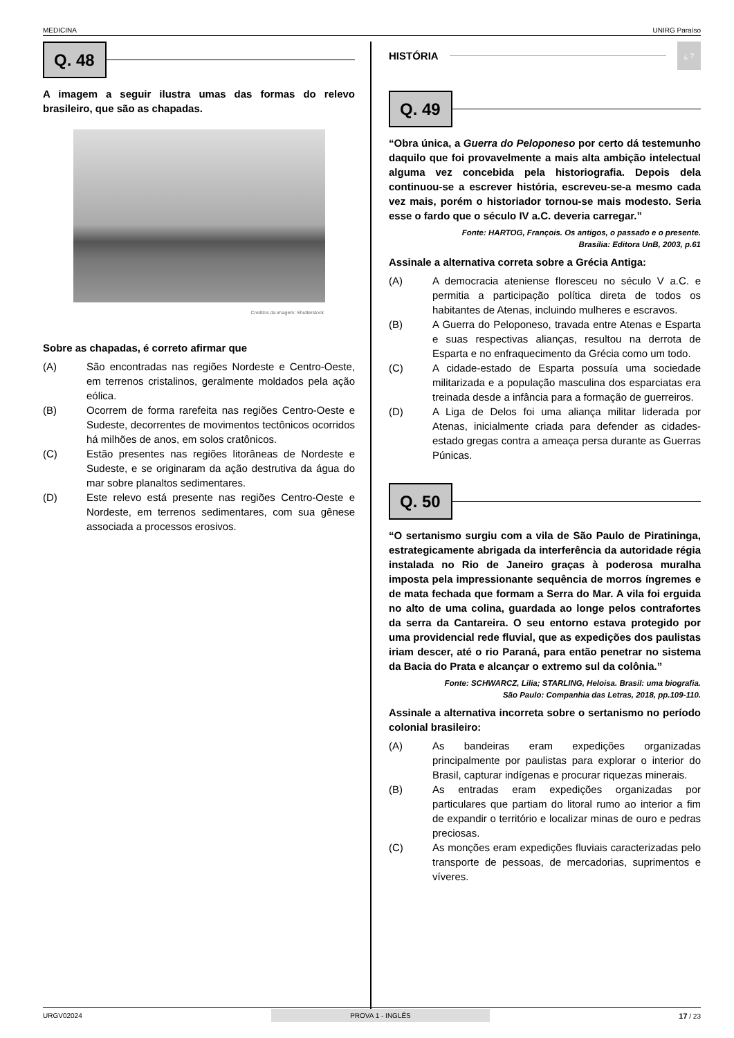MEDICINA UNIRG Paraíso
Q. 48
A imagem a seguir ilustra umas das formas do relevo brasileiro, que são as chapadas.
Creditos da imagem: Shutterstock
Sobre as chapadas, é correto afirmar que
(A) São encontradas nas regiões Nordeste e Centro-Oeste, em terrenos cristalinos, geralmente moldados pela ação eólica.
(B) Ocorrem de forma rarefeita nas regiões Centro-Oeste e Sudeste, decorrentes de movimentos tectônicos ocorridos há milhões de anos, em solos cratônicos.
(C) Estão presentes nas regiões litorâneas de Nordeste e Sudeste, e se originaram da ação destrutiva da água do mar sobre planaltos sedimentares.
(D) Este relevo está presente nas regiões Centro-Oeste e Nordeste, em terrenos sedimentares, com sua gênese associada a processos erosivos.
HISTÓRIA
¿ ?
Q. 49
“Obra única, a Guerra do Peloponeso por certo dá testemunho daquilo que foi provavelmente a mais alta ambição intelectual alguma vez concebida pela historiografia. Depois dela continuou-se a escrever história, escreveu-se-a mesmo cada vez mais, porém o historiador tornou-se mais modesto. Seria esse o fardo que o século IV a.C. deveria carregar.”
Fonte: HARTOG, François. Os antigos, o passado e o presente.
Brasília: Editora UnB, 2003, p.61
Assinale a alternativa correta sobre a Grécia Antiga:
(A) A democracia ateniense floresceu no século V a.C. e permitia a participação política direta de todos os habitantes de Atenas, incluindo mulheres e escravos.
(B) A Guerra do Peloponeso, travada entre Atenas e Esparta e suas respectivas alianças, resultou na derrota de Esparta e no enfraquecimento da Grécia como um todo.
(C) A cidade-estado de Esparta possuía uma sociedade militarizada e a população masculina dos esparciatas era treinada desde a infância para a formação de guerreiros.
(D) A Liga de Delos foi uma aliança militar liderada por Atenas, inicialmente criada para defender as cidades-estado gregas contra a ameaça persa durante as Guerras Púnicas.
Q. 50
“O sertanismo surgiu com a vila de São Paulo de Piratininga, estrategicamente abrigada da interferência da autoridade régia instalada no Rio de Janeiro graças à poderosa muralha imposta pela impressionante sequência de morros íngremes e de mata fechada que formam a Serra do Mar. A vila foi erguida no alto de uma colina, guardada ao longe pelos contrafortes da serra da Cantareira. O seu entorno estava protegido por uma providencial rede fluvial, que as expedições dos paulistas iriam descer, até o rio Paraná, para então penetrar no sistema da Bacia do Prata e alcançar o extremo sul da colônia.”
Fonte: SCHWARCZ, Lilia; STARLING, Heloisa. Brasil: uma biografia.
São Paulo: Companhia das Letras, 2018, pp.109-110.
Assinale a alternativa incorreta sobre o sertanismo no período colonial brasileiro:
(A) As bandeiras eram expedições organizadas principalmente por paulistas para explorar o interior do Brasil, capturar indígenas e procurar riquezas minerais.
(B) As entradas eram expedições organizadas por particulares que partiam do litoral rumo ao interior a fim de expandir o território e localizar minas de ouro e pedras preciosas.
(C) As monções eram expedições fluviais caracterizadas pelo transporte de pessoas, de mercadorias, suprimentos e víveres.
URGV02024 PROVA 1 - INGLÊS 17 / 23